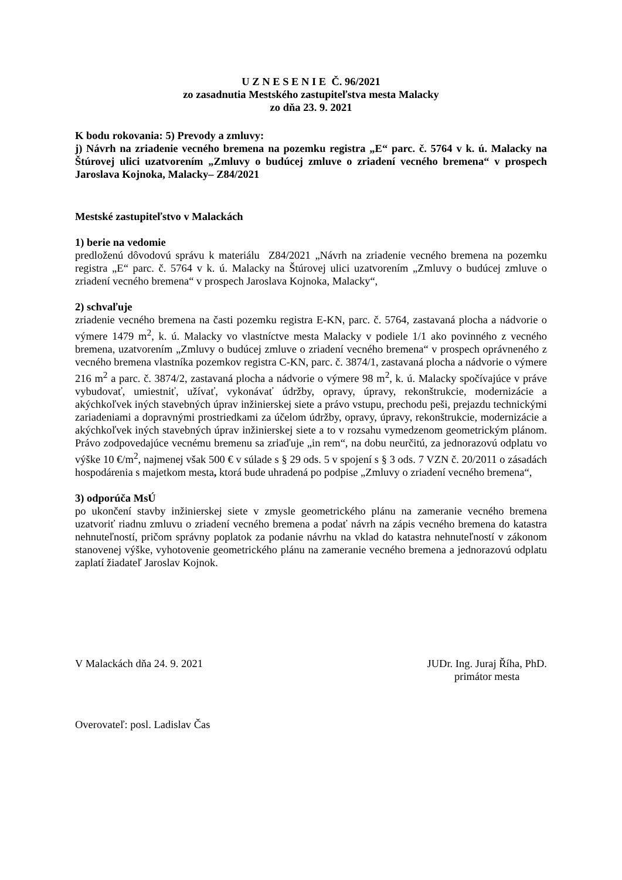U Z N E S E N I E Č. 96/2021
zo zasadnutia Mestského zastupiteľstva mesta Malacky
zo dňa 23. 9. 2021
K bodu rokovania: 5) Prevody a zmluvy:
j) Návrh na zriadenie vecného bremena na pozemku registra „E“ parc. č. 5764 v k. ú. Malacky na Štúrovej ulici uzatvorením „Zmluvy o budúcej zmluve o zriadení vecného bremena“ v prospech Jaroslava Kojnoka, Malacky– Z84/2021
Mestské zastupiteľstvo v Malackách
1) berie na vedomie
predloženú dôvodovú správu k materiálu Z84/2021 „Návrh na zriadenie vecného bremena na pozemku registra „E“ parc. č. 5764 v k. ú. Malacky na Štúrovej ulici uzatvorením „Zmluvy o budúcej zmluve o zriadení vecného bremena“ v prospech Jaroslava Kojnoka, Malacky“,
2) schvaľuje
zriadenie vecného bremena na časti pozemku registra E-KN, parc. č. 5764, zastavaná plocha a nádvorie o výmere 1479 m<sup>2</sup>, k. ú. Malacky vo vlastníctve mesta Malacky v podiele 1/1 ako povinného z vecného bremena, uzatvorením „Zmluvy o budúcej zmluve o zriadení vecného bremena“ v prospech oprávneného z vecného bremena vlastníka pozemkov registra C-KN, parc. č. 3874/1, zastavaná plocha a nádvorie o výmere 216 m<sup>2</sup> a parc. č. 3874/2, zastavaná plocha a nádvorie o výmere 98 m<sup>2</sup>, k. ú. Malacky spočívajúce v práve vybudovať, umiestniť, užívať, vykonávať údržby, opravy, úpravy, rekonštrukcie, modernizácie a akýchkoľvek iných stavebných úprav inžinierskej siete a právo vstupu, prechodu peši, prejazdu technickými zariadeniami a dopravnými prostriedkami za účelom údržby, opravy, úpravy, rekonštrukcie, modernizácie a akýchkoľvek iných stavebných úprav inžinierskej siete a to v rozsahu vymedzenom geometrickým plánom. Právo zodpovedajúce vecnému bremenu sa zriaďuje „in rem“, na dobu neurčitú, za jednorazovú odplatu vo výške 10 €/m<sup>2</sup>, najmenej však 500 € v súlade s § 29 ods. 5 v spojení s § 3 ods. 7 VZN č. 20/2011 o zásadách hospodárenia s majetkom mesta, ktorá bude uhradená po podpise „Zmluvy o zriadení vecného bremena“,
3) odporúča MsÚ
po ukončení stavby inžinierskej siete v zmysle geometrického plánu na zameranie vecného bremena uzatvoriť riadnu zmluvu o zriadení vecného bremena a podať návrh na zápis vecného bremena do katastra nehnuteľností, pričom správny poplatok za podanie návrhu na vklad do katastra nehnuteľností v zákonom stanovenej výške, vyhotovenie geometrického plánu na zameranie vecného bremena a jednorazovú odplatu zaplatí žiadateľ Jaroslav Kojnok.
V Malackách dňa 24. 9. 2021 JUDr. Ing. Juraj Říha, PhD.
primátor mesta
Overovateľ: posl. Ladislav Čas